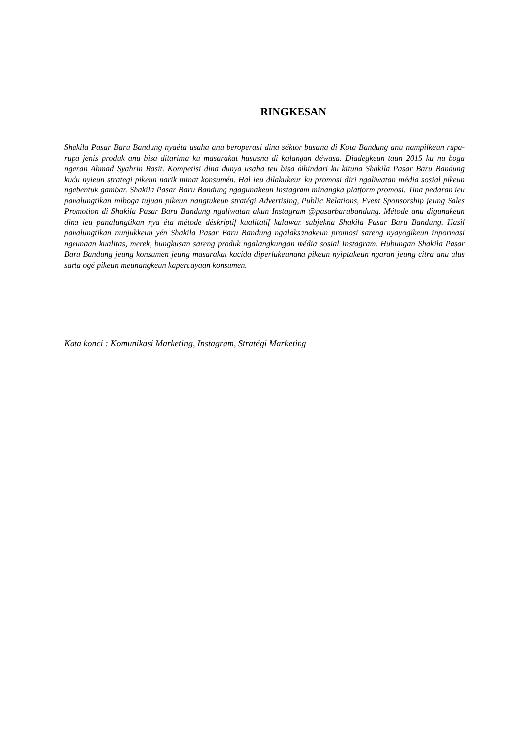RINGKESAN
Shakila Pasar Baru Bandung nyaéta usaha anu beroperasi dina séktor busana di Kota Bandung anu nampilkeun rupa-rupa jenis produk anu bisa ditarima ku masarakat husus­na di kalangan déwasa. Diadegkeun taun 2015 ku nu boga ngaran Ahmad Syahrin Rasit. Kompetisi dina dunya usaha teu bisa dihindari ku kituna Shakila Pasar Baru Bandung kudu nyieun strategi pikeun narik minat konsumén. Hal ieu dilakukeun ku promosi diri ngaliwatan média sosial pikeun ngabentuk gambar. Shakila Pasar Baru Bandung ngagunakeun Instagram minangka platform promosi. Tina pedaran ieu panalungtikan miboga tujuan pikeun nangtukeun stratégi Advertising, Public Relations, Event Sponsorship jeung Sales Promotion di Shakila Pasar Baru Bandung ngaliwatan akun Instagram @pasarbarubandung. Métode anu digunakeun dina ieu panalungtikan nya éta métode déskriptif kualitatif kalawan subjekna Shakila Pasar Baru Bandung. Hasil panalungtikan nunjukkeun yén Shakila Pasar Baru Bandung ngalaksanakeun promosi sareng nyayogikeun inpormasi ngeunaan kualitas, merek, bungkusan sareng produk ngalangkungan média sosial Instagram. Hubungan Shakila Pasar Baru Bandung jeung konsumen jeung masarakat kacida diperlukeunana pikeun nyiptakeun ngaran jeung citra anu alus sarta ogé pikeun meunangkeun kapercayaan konsumen.
Kata konci : Komunikasi Marketing, Instagram, Stratégi Marketing